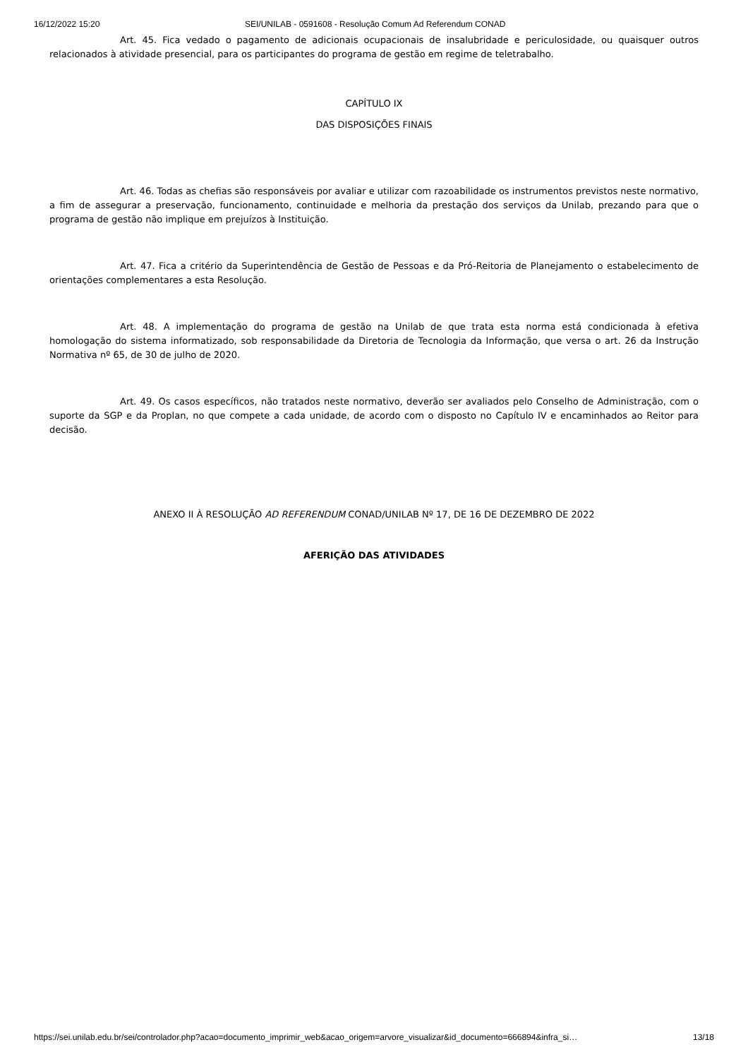16/12/2022 15:20 SEI/UNILAB - 0591608 - Resolução Comum Ad Referendum CONAD
Art. 45. Fica vedado o pagamento de adicionais ocupacionais de insalubridade e periculosidade, ou quaisquer outros relacionados à atividade presencial, para os participantes do programa de gestão em regime de teletrabalho.
CAPÍTULO IX
DAS DISPOSIÇÕES FINAIS
Art. 46. Todas as chefias são responsáveis por avaliar e utilizar com razoabilidade os instrumentos previstos neste normativo, a fim de assegurar a preservação, funcionamento, continuidade e melhoria da prestação dos serviços da Unilab, prezando para que o programa de gestão não implique em prejuízos à Instituição.
Art. 47. Fica a critério da Superintendência de Gestão de Pessoas e da Pró-Reitoria de Planejamento o estabelecimento de orientações complementares a esta Resolução.
Art. 48. A implementação do programa de gestão na Unilab de que trata esta norma está condicionada à efetiva homologação do sistema informatizado, sob responsabilidade da Diretoria de Tecnologia da Informação, que versa o art. 26 da Instrução Normativa nº 65, de 30 de julho de 2020.
Art. 49. Os casos específicos, não tratados neste normativo, deverão ser avaliados pelo Conselho de Administração, com o suporte da SGP e da Proplan, no que compete a cada unidade, de acordo com o disposto no Capítulo IV e encaminhados ao Reitor para decisão.
ANEXO II À RESOLUÇÃO AD REFERENDUM CONAD/UNILAB Nº 17, DE 16 DE DEZEMBRO DE 2022
AFERIÇÃO DAS ATIVIDADES
https://sei.unilab.edu.br/sei/controlador.php?acao=documento_imprimir_web&acao_origem=arvore_visualizar&id_documento=666894&infra_si… 13/18